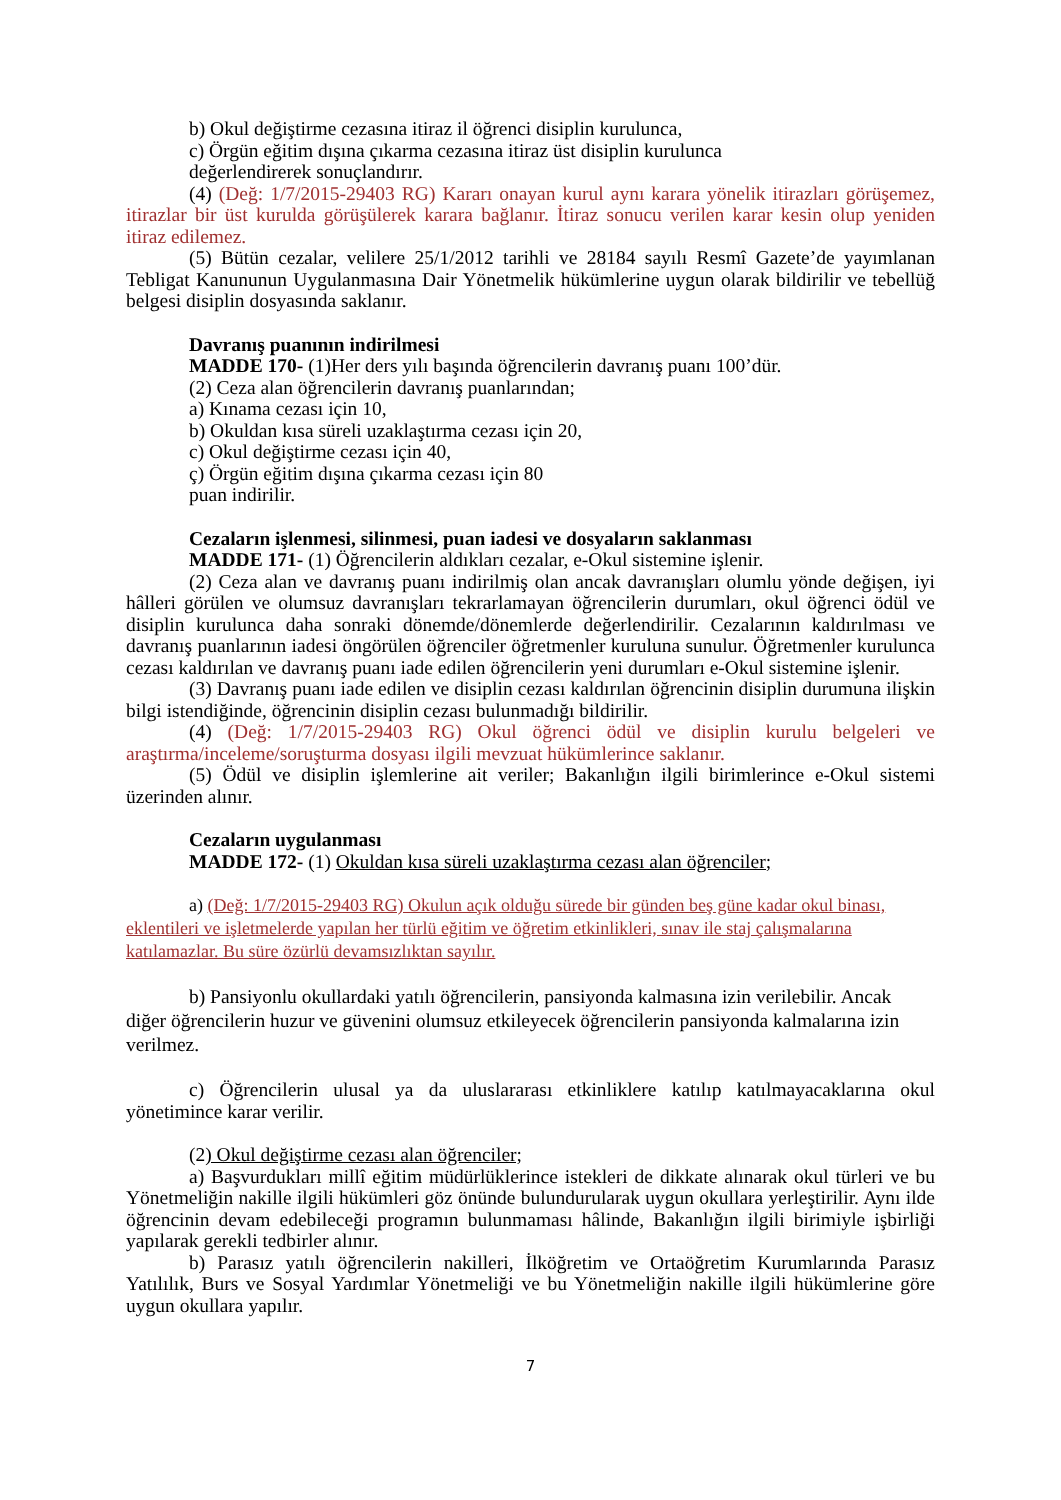b) Okul değiştirme cezasına itiraz il öğrenci disiplin kurulunca,
c) Örgün eğitim dışına çıkarma cezasına itiraz üst disiplin kurulunca
değerlendirerek sonuçlandırır.
(4) (Değ: 1/7/2015-29403 RG) Kararı onayan kurul aynı karara yönelik itirazları görüşemez, itirazlar bir üst kurulda görüşülerek karara bağlanır. İtiraz sonucu verilen karar kesin olup yeniden itiraz edilemez.
(5) Bütün cezalar, velilere 25/1/2012 tarihli ve 28184 sayılı Resmî Gazete’de yayımlanan Tebligat Kanununun Uygulanmasına Dair Yönetmelik hükümlerine uygun olarak bildirilir ve tebellüğ belgesi disiplin dosyasında saklanır.
Davranış puanının indirilmesi
MADDE 170- (1)Her ders yılı başında öğrencilerin davranış puanı 100’dür.
(2) Ceza alan öğrencilerin davranış puanlarından;
a) Kınama cezası için 10,
b) Okuldan kısa süreli uzaklaştırma cezası için 20,
c) Okul değiştirme cezası için 40,
ç) Örgün eğitim dışına çıkarma cezası için 80
puan indirilir.
Cezaların işlenmesi, silinmesi, puan iadesi ve dosyaların saklanması
MADDE 171- (1) Öğrencilerin aldıkları cezalar, e-Okul sistemine işlenir.
(2) Ceza alan ve davranış puanı indirilmiş olan ancak davranışları olumlu yönde değişen, iyi hâlleri görülen ve olumsuz davranışları tekrarlamayan öğrencilerin durumları, okul öğrenci ödül ve disiplin kurulunca daha sonraki dönemde/dönemlerde değerlendirilir. Cezalarının kaldırılması ve davranış puanlarının iadesi öngörülen öğrenciler öğretmenler kuruluna sunulur. Öğretmenler kurulunca cezası kaldırılan ve davranış puanı iade edilen öğrencilerin yeni durumları e-Okul sistemine işlenir.
(3) Davranış puanı iade edilen ve disiplin cezası kaldırılan öğrencinin disiplin durumuna ilişkin bilgi istendiğinde, öğrencinin disiplin cezası bulunmadığı bildirilir.
(4) (Değ: 1/7/2015-29403 RG) Okul öğrenci ödül ve disiplin kurulu belgeleri ve araştırma/inceleme/soruşturma dosyası ilgili mevzuat hükümlerince saklanır.
(5) Ödül ve disiplin işlemlerine ait veriler; Bakanlığın ilgili birimlerince e-Okul sistemi üzerinden alınır.
Cezaların uygulanması
MADDE 172- (1) Okuldan kısa süreli uzaklaştırma cezası alan öğrenciler;
a) (Değ: 1/7/2015-29403 RG) Okulun açık olduğu sürede bir günden beş güne kadar okul binası, eklentileri ve işletmelerde yapılan her türlü eğitim ve öğretim etkinlikleri, sınav ile staj çalışmalarına katılamazlar. Bu süre özürlü devamsızlıktan sayılır.
b) Pansiyonlu okullardaki yatılı öğrencilerin, pansiyonda kalmasına izin verilebilir. Ancak diğer öğrencilerin huzur ve güvenini olumsuz etkileyecek öğrencilerin pansiyonda kalmalarına izin verilmez.
c) Öğrencilerin ulusal ya da uluslararası etkinliklere katılıp katılmayacaklarına okul yönetimince karar verilir.
(2) Okul değiştirme cezası alan öğrenciler;
a) Başvurdukları millî eğitim müdürlüklerince istekleri de dikkate alınarak okul türleri ve bu Yönetmeliğin nakille ilgili hükümleri göz önünde bulundurularak uygun okullara yerleştirilir. Aynı ilde öğrencinin devam edebileceği programın bulunmaması hâlinde, Bakanlığın ilgili birimiyle işbirliği yapılarak gerekli tedbirler alınır.
b) Parasız yatılı öğrencilerin nakilleri, İlköğretim ve Ortaöğretim Kurumlarında Parasız Yatılılık, Burs ve Sosyal Yardımlar Yönetmeliği ve bu Yönetmeliğin nakille ilgili hükümlerine göre uygun okullara yapılır.
7